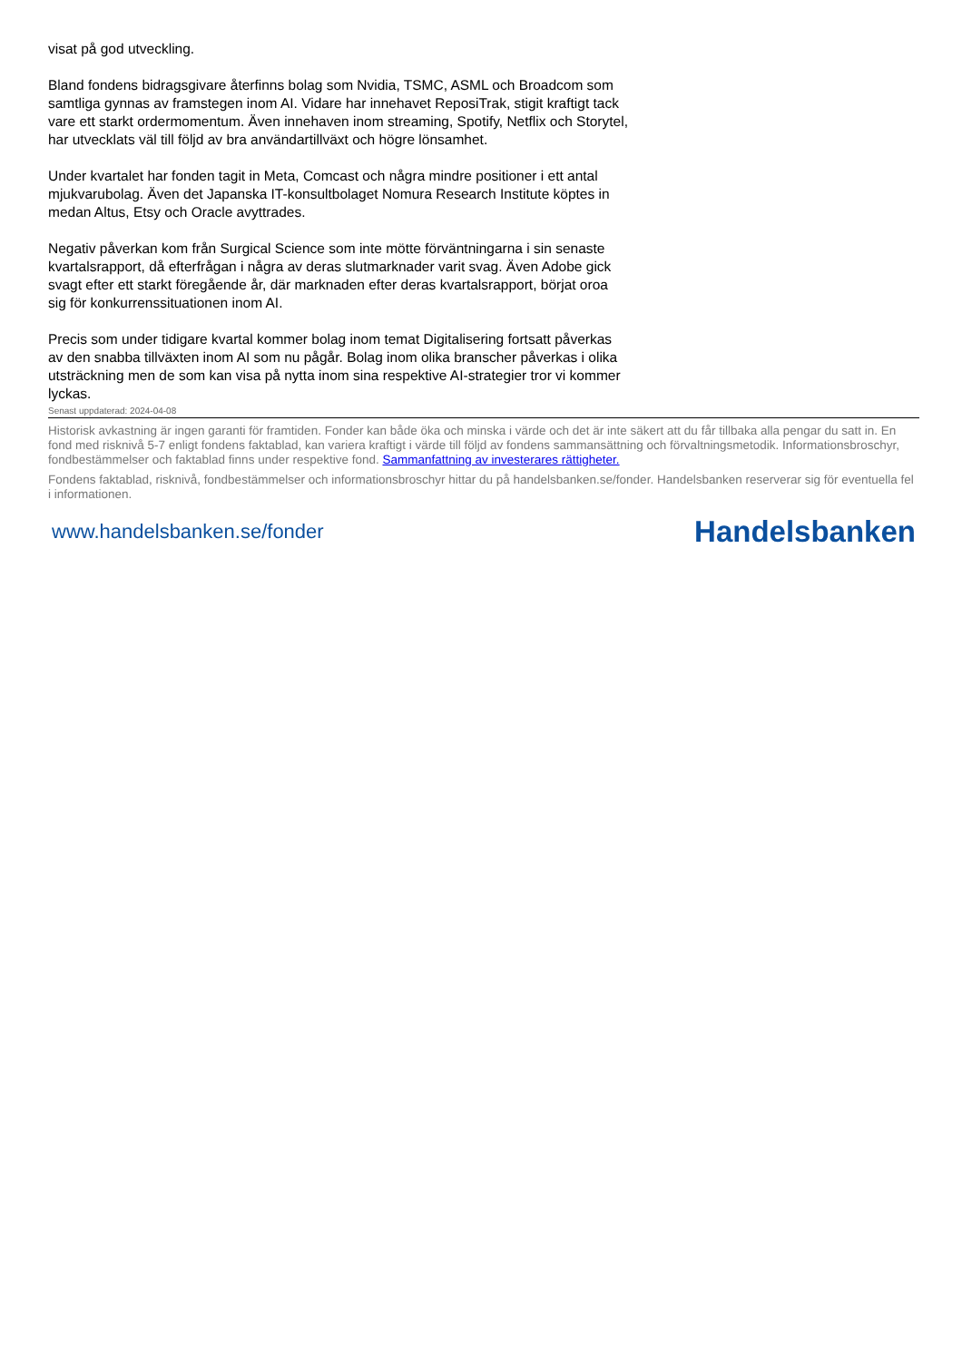visat på god utveckling.
Bland fondens bidragsgivare återfinns bolag som Nvidia, TSMC, ASML och Broadcom som samtliga gynnas av framstegen inom AI. Vidare har innehavet ReposiTrak, stigit kraftigt tack vare ett starkt ordermomentum. Även innehaven inom streaming, Spotify, Netflix och Storytel, har utvecklats väl till följd av bra användartillväxt och högre lönsamhet.
Under kvartalet har fonden tagit in Meta, Comcast och några mindre positioner i ett antal mjukvarubolag. Även det Japanska IT-konsultbolaget Nomura Research Institute köptes in medan Altus, Etsy och Oracle avyttrades.
Negativ påverkan kom från Surgical Science som inte mötte förväntningarna i sin senaste kvartalsrapport, då efterfrågan i några av deras slutmarknader varit svag. Även Adobe gick svagt efter ett starkt föregående år, där marknaden efter deras kvartalsrapport, börjat oroa sig för konkurrenssituationen inom AI.
Precis som under tidigare kvartal kommer bolag inom temat Digitalisering fortsatt påverkas av den snabba tillväxten inom AI som nu pågår. Bolag inom olika branscher påverkas i olika utsträckning men de som kan visa på nytta inom sina respektive AI-strategier tror vi kommer lyckas.
Senast uppdaterad: 2024-04-08
Historisk avkastning är ingen garanti för framtiden. Fonder kan både öka och minska i värde och det är inte säkert att du får tillbaka alla pengar du satt in. En fond med risknivå 5-7 enligt fondens faktablad, kan variera kraftigt i värde till följd av fondens sammansättning och förvaltningsmetodik. Informationsbroschyr, fondbestämmelser och faktablad finns under respektive fond. Sammanfattning av investerares rättigheter.
Fondens faktablad, risknivå, fondbestämmelser och informationsbroschyr hittar du på handelsbanken.se/fonder. Handelsbanken reserverar sig för eventuella fel i informationen.
www.handelsbanken.se/fonder Handelsbanken